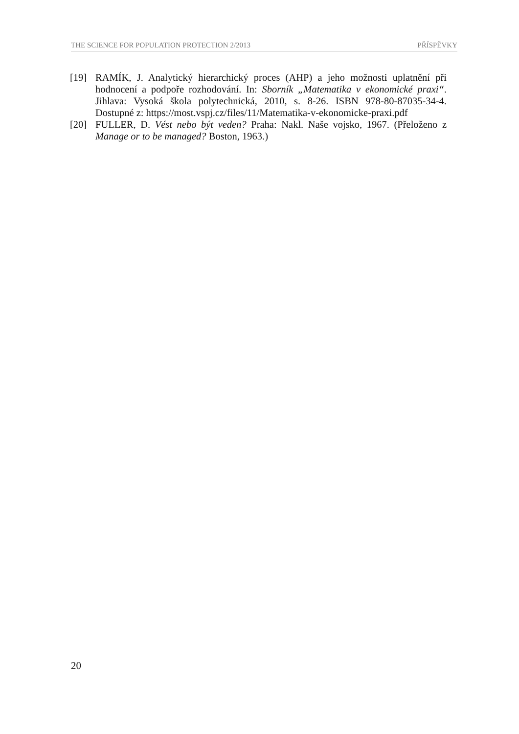THE SCIENCE FOR POPULATION PROTECTION 2/2013 PŘÍSPĚVKY
[19] RAMÍK, J. Analytický hierarchický proces (AHP) a jeho možnosti uplatnění při hodnocení a podpoře rozhodování. In: Sborník „Matematika v ekonomické praxi“. Jihlava: Vysoká škola polytechnická, 2010, s. 8-26. ISBN 978-80-87035-34-4. Dostupné z: https://most.vspj.cz/files/11/Matematika-v-ekonomicke-praxi.pdf
[20] FULLER, D. Vést nebo být veden? Praha: Nakl. Naše vojsko, 1967. (Přeloženo z Manage or to be managed? Boston, 1963.)
20